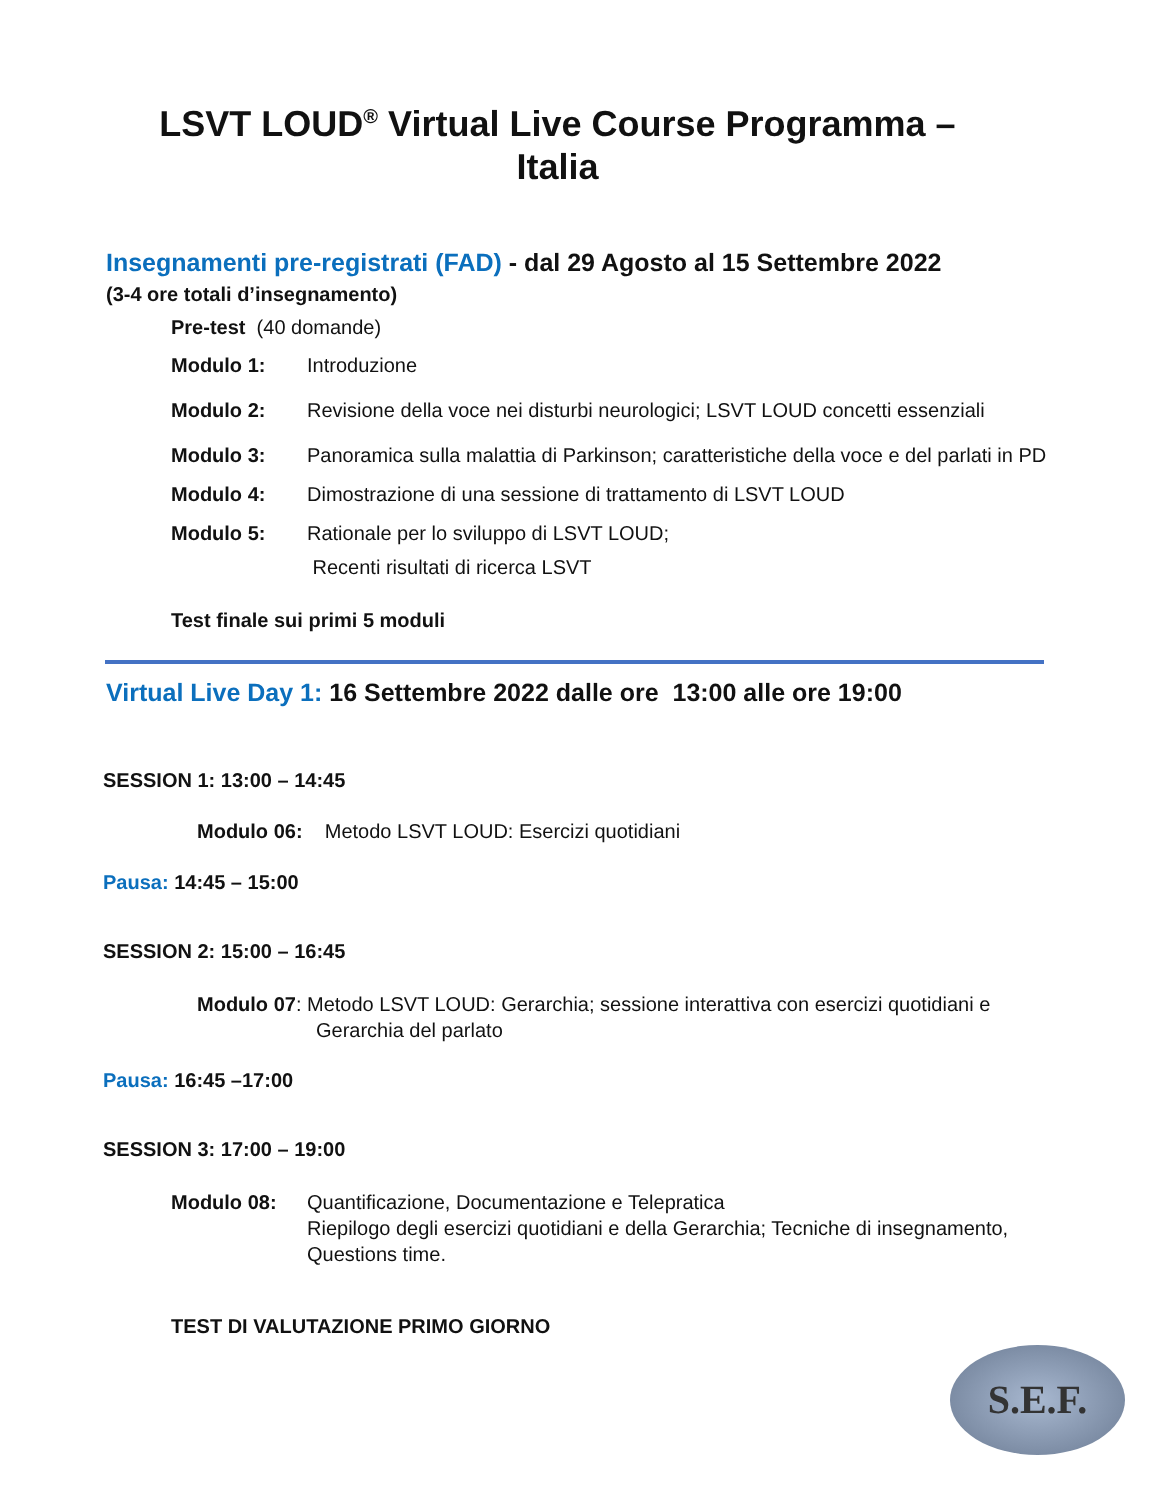LSVT LOUD<sup>®</sup> Virtual Live Course Programma –
Italia
Insegnamenti pre-registrati (FAD) - dal 29 Agosto al 15 Settembre 2022
(3-4 ore totali d’insegnamento)
Pre-test (40 domande)
Modulo 1: Introduzione
Modulo 2: Revisione della voce nei disturbi neurologici; LSVT LOUD concetti essenziali
Modulo 3: Panoramica sulla malattia di Parkinson; caratteristiche della voce e del parlati in PD
Modulo 4: Dimostrazione di una sessione di trattamento di LSVT LOUD
Modulo 5: Rationale per lo sviluppo di LSVT LOUD;
Recenti risultati di ricerca LSVT
Test finale sui primi 5 moduli
Virtual Live Day 1: 16 Settembre 2022 dalle ore 13:00 alle ore 19:00
SESSION 1: 13:00 – 14:45
Modulo 06: Metodo LSVT LOUD: Esercizi quotidiani
Pausa: 14:45 – 15:00
SESSION 2: 15:00 – 16:45
Modulo 07: Metodo LSVT LOUD: Gerarchia; sessione interattiva con esercizi quotidiani e
Gerarchia del parlato
Pausa: 16:45 –17:00
SESSION 3: 17:00 – 19:00
Modulo 08: Quantificazione, Documentazione e Telepratica
Riepilogo degli esercizi quotidiani e della Gerarchia; Tecniche di insegnamento,
Questions time.
TEST DI VALUTAZIONE PRIMO GIORNO
S.E.F.